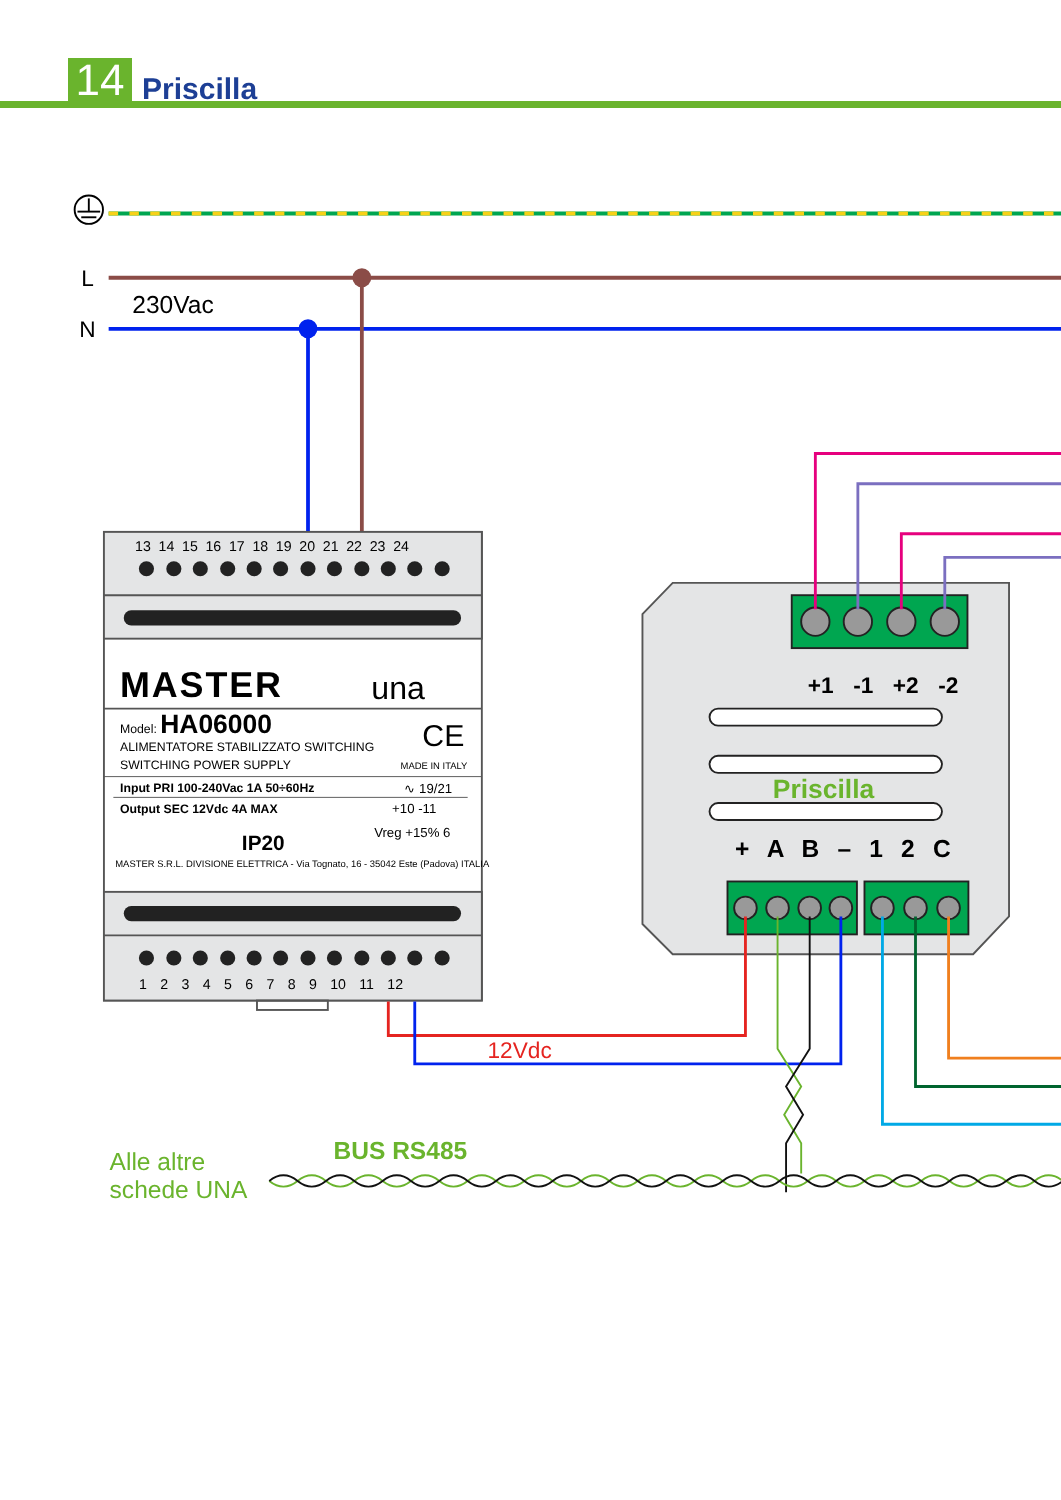14 Priscilla
L
N
230Vac
13 14 15 16 17 18 19 20 21 22 23 24
1 2 3 4 5 6 7 8 9 10 11 12
MASTER
una
Model: HA06000
CE
ALIMENTATORE STABILIZZATO SWITCHING
SWITCHING POWER SUPPLY
MADE IN ITALY
Input PRI 100-240Vac 1A 50÷60Hz
∿ 19/21
Output SEC 12Vdc 4A MAX
+10 -11
IP20
Vreg +15% 6
MASTER S.R.L. DIVISIONE ELETTRICA - Via Tognato, 16 - 35042 Este (Padova) ITALIA
+1 -1 +2 -2
Priscilla
+ A B – 1 2 C
12Vdc
BUS RS485
Alle altre
schede UNA